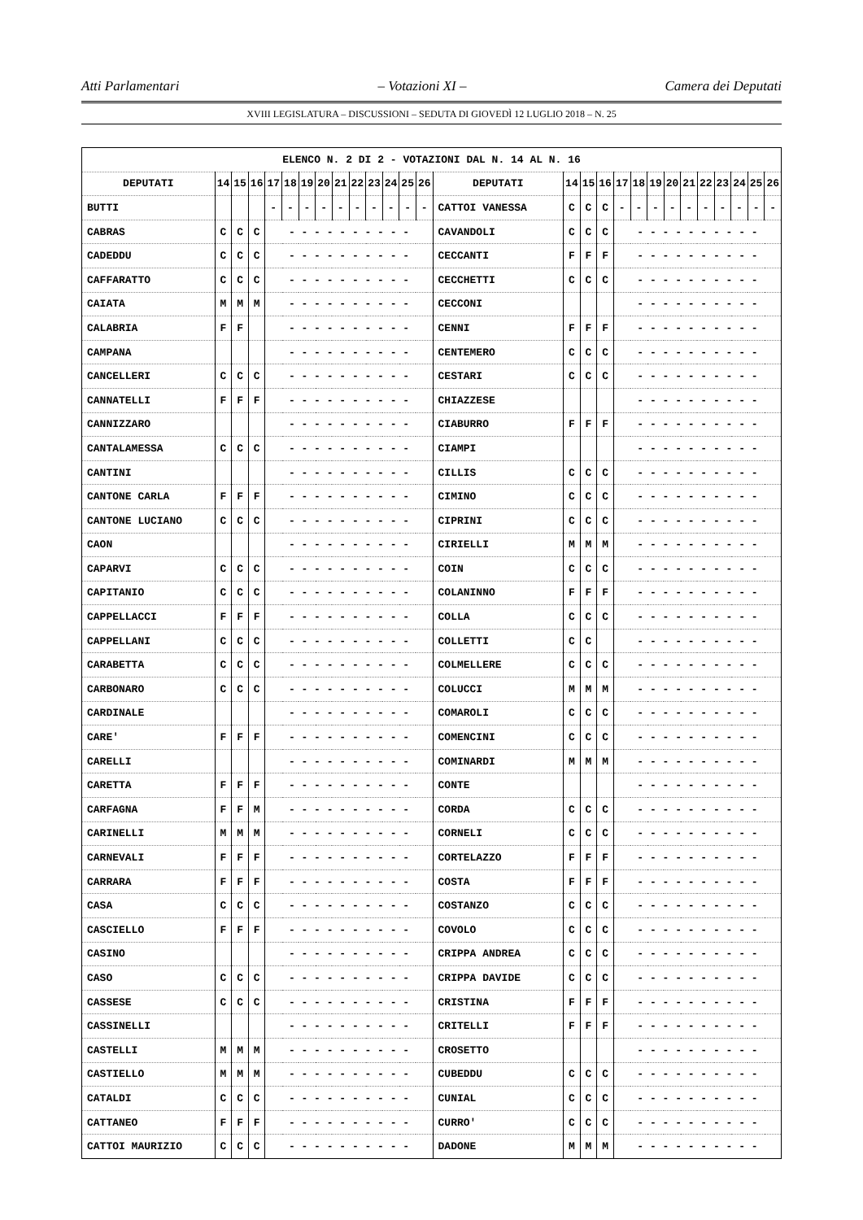Atti Parlamentari – Votazioni XI – Camera dei Deputati
XVIII LEGISLATURA – DISCUSSIONI – SEDUTA DI GIOVEDÌ 12 LUGLIO 2018 – N. 25
| ELENCO N. 2 DI 2 - VOTAZIONI DAL N. 14 AL N. 16 | | | | | | | | | | | | | | | | | | | | | | | | | | | |
| --- | --- | --- | --- | --- | --- | --- | --- | --- | --- | --- | --- | --- | --- | --- | --- | --- | --- | --- | --- | --- | --- | --- | --- | --- | --- | --- | --- |
| DEPUTATI | 14 | 15 | 16 | 17 | 18 | 19 | 20 | 21 | 22 | 23 | 24 | 25 | 26 | DEPUTATI | 14 | 15 | 16 | 17 | 18 | 19 | 20 | 21 | 22 | 23 | 24 | 25 | 26 |
| BUTTI | | | | - | - | - | - | - | - | - | - | - | - | CATTOI VANESSA | C | C | C | - | - | - | - | - | - | - | - | - | - |
| CABRAS | C | C | C | - - - - - - - - - - | | | | | | | | | | CAVANDOLI | C | C | C | - - - - - - - - - - | | | | | | | | | |
| CADEDDU | C | C | C | - - - - - - - - - - | | | | | | | | | | CECCANTI | F | F | F | - - - - - - - - - - | | | | | | | | | |
| CAFFARATTO | C | C | C | - - - - - - - - - - | | | | | | | | | | CECCHETTI | C | C | C | - - - - - - - - - - | | | | | | | | | |
| CAIATA | M | M | M | - - - - - - - - - - | | | | | | | | | | CECCONI | | | | - - - - - - - - - - | | | | | | | | | |
| CALABRIA | F | F | | - - - - - - - - - - | | | | | | | | | | CENNI | F | F | F | - - - - - - - - - - | | | | | | | | | |
| CAMPANA | | | | - - - - - - - - - - | | | | | | | | | | CENTEMERO | C | C | C | - - - - - - - - - - | | | | | | | | | |
| CANCELLERI | C | C | C | - - - - - - - - - - | | | | | | | | | | CESTARI | C | C | C | - - - - - - - - - - | | | | | | | | | |
| CANNATELLI | F | F | F | - - - - - - - - - - | | | | | | | | | | CHIAZZESE | | | | - - - - - - - - - - | | | | | | | | | |
| CANNIZZARO | | | | - - - - - - - - - - | | | | | | | | | | CIABURRO | F | F | F | - - - - - - - - - - | | | | | | | | | |
| CANTALAMESSA | C | C | C | - - - - - - - - - - | | | | | | | | | | CIAMPI | | | | - - - - - - - - - - | | | | | | | | | |
| CANTINI | | | | - - - - - - - - - - | | | | | | | | | | CILLIS | C | C | C | - - - - - - - - - - | | | | | | | | | |
| CANTONE CARLA | F | F | F | - - - - - - - - - - | | | | | | | | | | CIMINO | C | C | C | - - - - - - - - - - | | | | | | | | | |
| CANTONE LUCIANO | C | C | C | - - - - - - - - - - | | | | | | | | | | CIPRINI | C | C | C | - - - - - - - - - - | | | | | | | | | |
| CAON | | | | - - - - - - - - - - | | | | | | | | | | CIRIELLI | M | M | M | - - - - - - - - - - | | | | | | | | | |
| CAPARVI | C | C | C | - - - - - - - - - - | | | | | | | | | | COIN | C | C | C | - - - - - - - - - - | | | | | | | | | |
| CAPITANIO | C | C | C | - - - - - - - - - - | | | | | | | | | | COLANINNO | F | F | F | - - - - - - - - - - | | | | | | | | | |
| CAPPELLACCI | F | F | F | - - - - - - - - - - | | | | | | | | | | COLLA | C | C | C | - - - - - - - - - - | | | | | | | | | |
| CAPPELLANI | C | C | C | - - - - - - - - - - | | | | | | | | | | COLLETTI | C | C | | - - - - - - - - - - | | | | | | | | | |
| CARABETTA | C | C | C | - - - - - - - - - - | | | | | | | | | | COLMELLERE | C | C | C | - - - - - - - - - - | | | | | | | | | |
| CARBONARO | C | C | C | - - - - - - - - - - | | | | | | | | | | COLUCCI | M | M | M | - - - - - - - - - - | | | | | | | | | |
| CARDINALE | | | | - - - - - - - - - - | | | | | | | | | | COMAROLI | C | C | C | - - - - - - - - - - | | | | | | | | | |
| CARE' | F | F | F | - - - - - - - - - - | | | | | | | | | | COMENCINI | C | C | C | - - - - - - - - - - | | | | | | | | | |
| CARELLI | | | | - - - - - - - - - - | | | | | | | | | | COMINARDI | M | M | M | - - - - - - - - - - | | | | | | | | | |
| CARETTA | F | F | F | - - - - - - - - - - | | | | | | | | | | CONTE | | | | - - - - - - - - - - | | | | | | | | | |
| CARFAGNA | F | F | M | - - - - - - - - - - | | | | | | | | | | CORDA | C | C | C | - - - - - - - - - - | | | | | | | | | |
| CARINELLI | M | M | M | - - - - - - - - - - | | | | | | | | | | CORNELI | C | C | C | - - - - - - - - - - | | | | | | | | | |
| CARNEVALI | F | F | F | - - - - - - - - - - | | | | | | | | | | CORTELAZZO | F | F | F | - - - - - - - - - - | | | | | | | | | |
| CARRARA | F | F | F | - - - - - - - - - - | | | | | | | | | | COSTA | F | F | F | - - - - - - - - - - | | | | | | | | | |
| CASA | C | C | C | - - - - - - - - - - | | | | | | | | | | COSTANZO | C | C | C | - - - - - - - - - - | | | | | | | | | |
| CASCIELLO | F | F | F | - - - - - - - - - - | | | | | | | | | | COVOLO | C | C | C | - - - - - - - - - - | | | | | | | | | |
| CASINO | | | | - - - - - - - - - - | | | | | | | | | | CRIPPA ANDREA | C | C | C | - - - - - - - - - - | | | | | | | | | |
| CASO | C | C | C | - - - - - - - - - - | | | | | | | | | | CRIPPA DAVIDE | C | C | C | - - - - - - - - - - | | | | | | | | | |
| CASSESE | C | C | C | - - - - - - - - - - | | | | | | | | | | CRISTINA | F | F | F | - - - - - - - - - - | | | | | | | | | |
| CASSINELLI | | | | - - - - - - - - - - | | | | | | | | | | CRITELLI | F | F | F | - - - - - - - - - - | | | | | | | | | |
| CASTELLI | M | M | M | - - - - - - - - - - | | | | | | | | | | CROSETTO | | | | - - - - - - - - - - | | | | | | | | | |
| CASTIELLO | M | M | M | - - - - - - - - - - | | | | | | | | | | CUBEDDU | C | C | C | - - - - - - - - - - | | | | | | | | | |
| CATALDI | C | C | C | - - - - - - - - - - | | | | | | | | | | CUNIAL | C | C | C | - - - - - - - - - - | | | | | | | | | |
| CATTANEO | F | F | F | - - - - - - - - - - | | | | | | | | | | CURRO' | C | C | C | - - - - - - - - - - | | | | | | | | | |
| CATTOI MAURIZIO | C | C | C | - - - - - - - - - - | | | | | | | | | | DADONE | M | M | M | - - - - - - - - - - | | | | | | | | | |